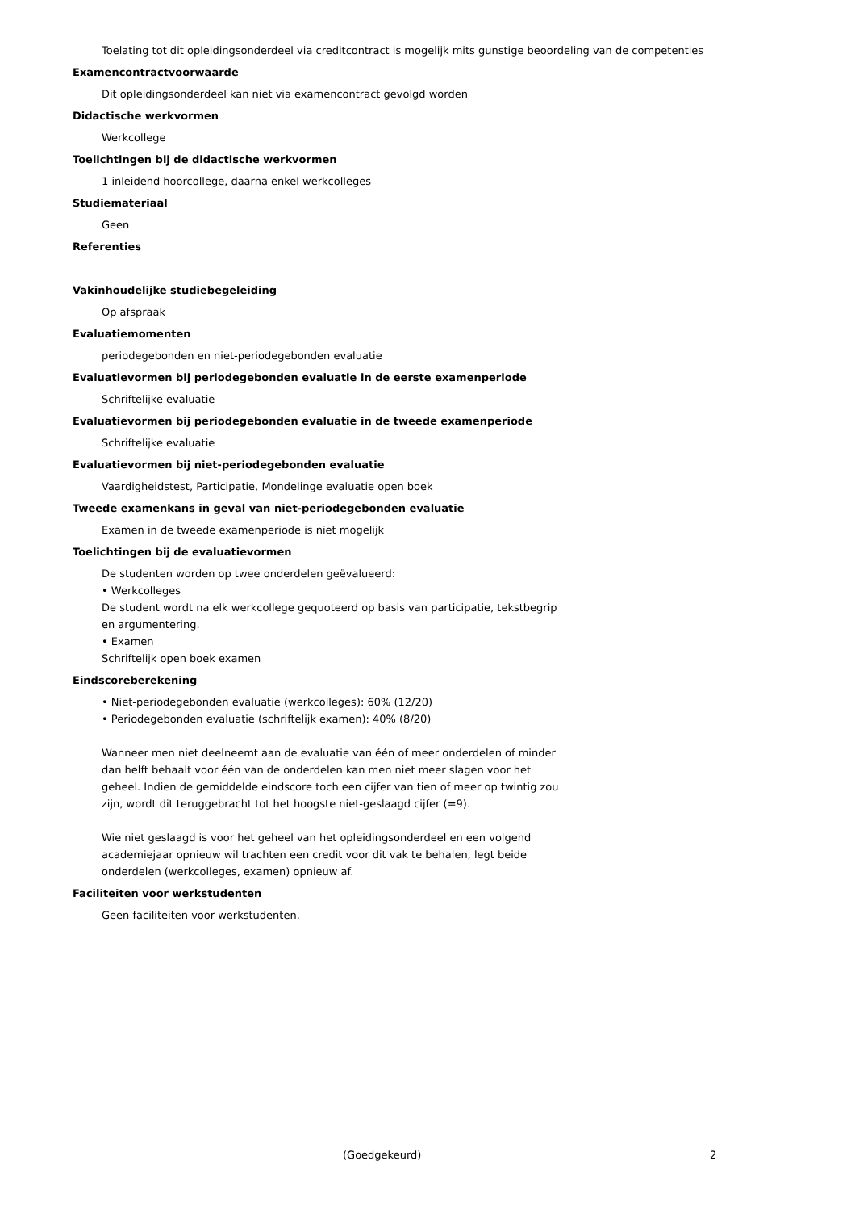Toelating tot dit opleidingsonderdeel via creditcontract is mogelijk mits gunstige beoordeling van de competenties
Examencontractvoorwaarde
Dit opleidingsonderdeel kan niet via examencontract gevolgd worden
Didactische werkvormen
Werkcollege
Toelichtingen bij de didactische werkvormen
1 inleidend hoorcollege, daarna enkel werkcolleges
Studiemateriaal
Geen
Referenties
Vakinhoudelijke studiebegeleiding
Op afspraak
Evaluatiemomenten
periodegebonden en niet-periodegebonden evaluatie
Evaluatievormen bij periodegebonden evaluatie in de eerste examenperiode
Schriftelijke evaluatie
Evaluatievormen bij periodegebonden evaluatie in de tweede examenperiode
Schriftelijke evaluatie
Evaluatievormen bij niet-periodegebonden evaluatie
Vaardigheidstest, Participatie, Mondelinge evaluatie open boek
Tweede examenkans in geval van niet-periodegebonden evaluatie
Examen in de tweede examenperiode is niet mogelijk
Toelichtingen bij de evaluatievormen
De studenten worden op twee onderdelen geëvalueerd:
• Werkcolleges
De student wordt na elk werkcollege gequoteerd op basis van participatie, tekstbegrip en argumentering.
• Examen
Schriftelijk open boek examen
Eindscoreberekening
• Niet-periodegebonden evaluatie (werkcolleges): 60% (12/20)
• Periodegebonden evaluatie (schriftelijk examen): 40% (8/20)
Wanneer men niet deelneemt aan de evaluatie van één of meer onderdelen of minder dan helft behaalt voor één van de onderdelen kan men niet meer slagen voor het geheel. Indien de gemiddelde eindscore toch een cijfer van tien of meer op twintig zou zijn, wordt dit teruggebracht tot het hoogste niet-geslaagd cijfer (=9).
Wie niet geslaagd is voor het geheel van het opleidingsonderdeel en een volgend academiejaar opnieuw wil trachten een credit voor dit vak te behalen, legt beide onderdelen (werkcolleges, examen) opnieuw af.
Faciliteiten voor werkstudenten
Geen faciliteiten voor werkstudenten.
(Goedgekeurd) 2